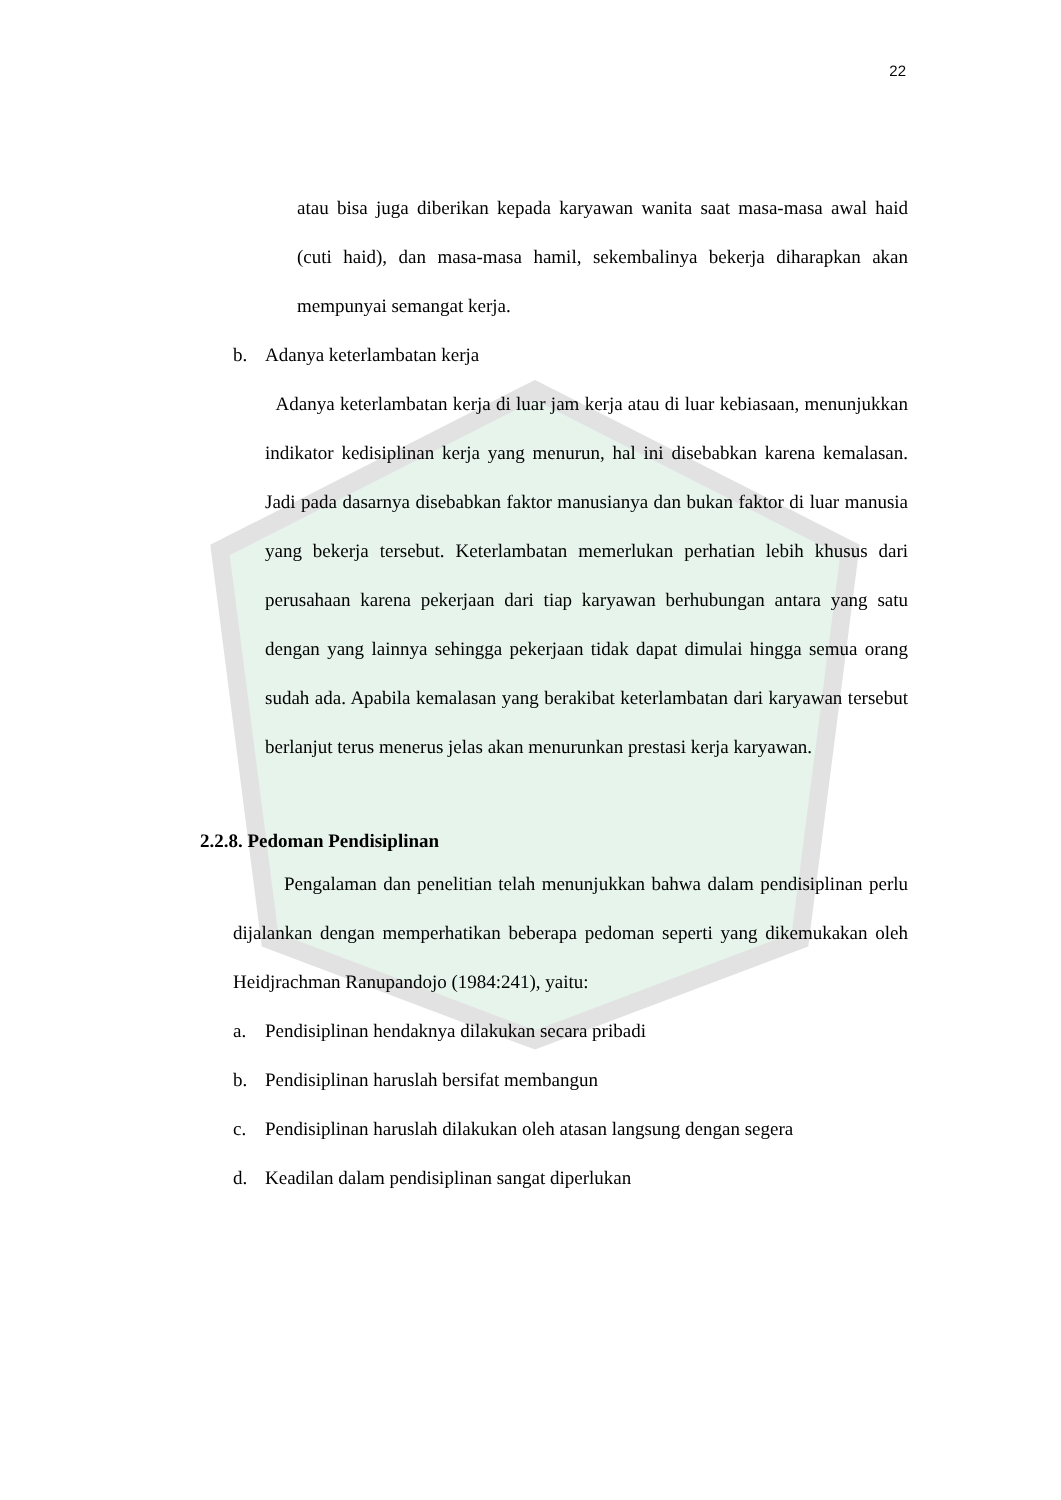22
atau bisa juga diberikan kepada karyawan wanita saat masa-masa awal haid (cuti haid), dan masa-masa hamil, sekembalinya bekerja diharapkan akan mempunyai semangat kerja.
b. Adanya keterlambatan kerja
Adanya keterlambatan kerja di luar jam kerja atau di luar kebiasaan, menunjukkan indikator kedisiplinan kerja yang menurun, hal ini disebabkan karena kemalasan. Jadi pada dasarnya disebabkan faktor manusianya dan bukan faktor di luar manusia yang bekerja tersebut. Keterlambatan memerlukan perhatian lebih khusus dari perusahaan karena pekerjaan dari tiap karyawan berhubungan antara yang satu dengan yang lainnya sehingga pekerjaan tidak dapat dimulai hingga semua orang sudah ada. Apabila kemalasan yang berakibat keterlambatan dari karyawan tersebut berlanjut terus menerus jelas akan menurunkan prestasi kerja karyawan.
2.2.8. Pedoman Pendisiplinan
Pengalaman dan penelitian telah menunjukkan bahwa dalam pendisiplinan perlu dijalankan dengan memperhatikan beberapa pedoman seperti yang dikemukakan oleh Heidjrachman Ranupandojo (1984:241), yaitu:
a. Pendisiplinan hendaknya dilakukan secara pribadi
b. Pendisiplinan haruslah bersifat membangun
c. Pendisiplinan haruslah dilakukan oleh atasan langsung dengan segera
d. Keadilan dalam pendisiplinan sangat diperlukan